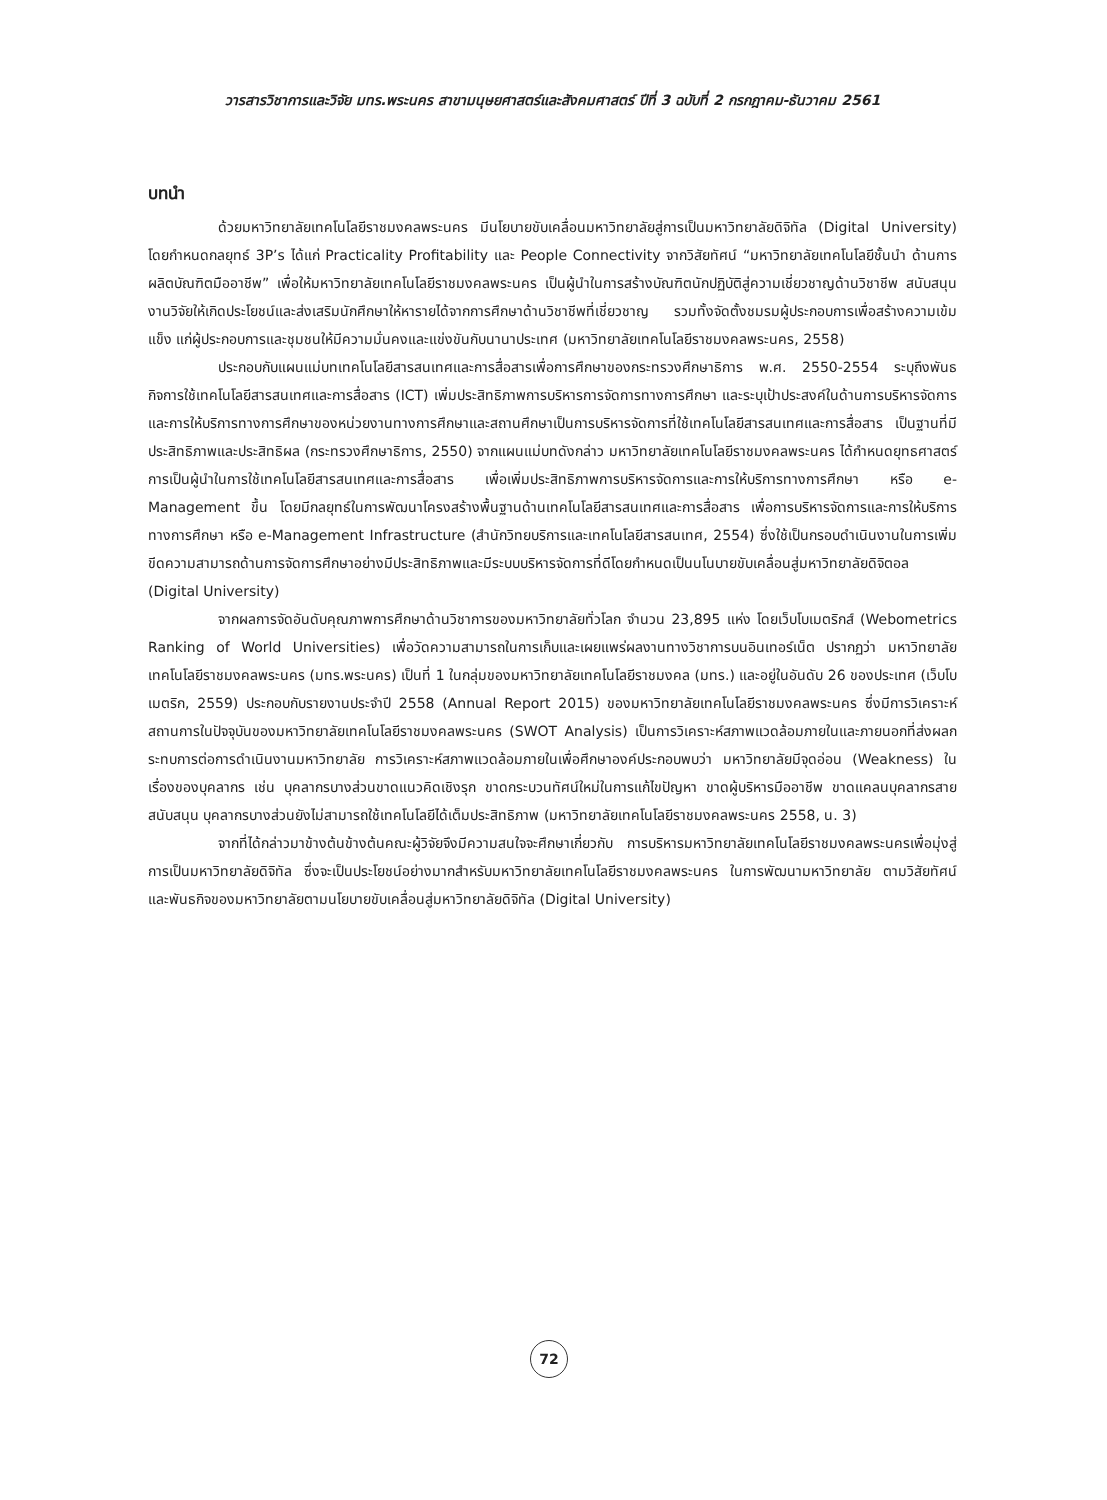วารสารวิชาการและวิจัย มทร.พระนคร สาขามนุษยศาสตร์และสังคมศาสตร์ ปีที่ 3 ฉบับที่ 2 กรกฎาคม-ธันวาคม 2561
บทนำ
ด้วยมหาวิทยาลัยเทคโนโลยีราชมงคลพระนคร มีนโยบายขับเคลื่อนมหาวิทยาลัยสู่การเป็นมหาวิทยาลัยดิจิทัล (Digital University) โดยกำหนดกลยุทธ์ 3P’s ได้แก่ Practicality Profitability และ People Connectivity จากวิสัยทัศน์ “มหาวิทยาลัยเทคโนโลยีชั้นนำ ด้านการผลิตบัณฑิตมืออาชีพ” เพื่อให้มหาวิทยาลัยเทคโนโลยีราชมงคลพระนคร เป็นผู้นำในการสร้างบัณฑิตนักปฏิบัติสู่ความเชี่ยวชาญด้านวิชาชีพ สนับสนุนงานวิจัยให้เกิดประโยชน์และส่งเสริมนักศึกษาให้หารายได้จากการศึกษาด้านวิชาชีพที่เชี่ยวชาญ รวมทั้งจัดตั้งชมรมผู้ประกอบการเพื่อสร้างความเข้มแข็ง แก่ผู้ประกอบการและชุมชนให้มีความมั่นคงและแข่งขันกับนานาประเทศ (มหาวิทยาลัยเทคโนโลยีราชมงคลพระนคร, 2558)
ประกอบกับแผนแม่บทเทคโนโลยีสารสนเทศและการสื่อสารเพื่อการศึกษาของกระทรวงศึกษาธิการ พ.ศ. 2550-2554 ระบุถึงพันธกิจการใช้เทคโนโลยีสารสนเทศและการสื่อสาร (ICT) เพิ่มประสิทธิภาพการบริหารการจัดการทางการศึกษา และระบุเป้าประสงค์ในด้านการบริหารจัดการและการให้บริการทางการศึกษาของหน่วยงานทางการศึกษาและสถานศึกษาเป็นการบริหารจัดการที่ใช้เทคโนโลยีสารสนเทศและการสื่อสาร เป็นฐานที่มีประสิทธิภาพและประสิทธิผล (กระทรวงศึกษาธิการ, 2550) จากแผนแม่บทดังกล่าว มหาวิทยาลัยเทคโนโลยีราชมงคลพระนคร ได้กำหนดยุทธศาสตร์การเป็นผู้นำในการใช้เทคโนโลยีสารสนเทศและการสื่อสาร เพื่อเพิ่มประสิทธิภาพการบริหารจัดการและการให้บริการทางการศึกษา หรือ e-Management ขึ้น โดยมีกลยุทธ์ในการพัฒนาโครงสร้างพื้นฐานด้านเทคโนโลยีสารสนเทศและการสื่อสาร เพื่อการบริหารจัดการและการให้บริการทางการศึกษา หรือ e-Management Infrastructure (สำนักวิทยบริการและเทคโนโลยีสารสนเทศ, 2554) ซึ่งใช้เป็นกรอบดำเนินงานในการเพิ่มขีดความสามารถด้านการจัดการศึกษาอย่างมีประสิทธิภาพและมีระบบบริหารจัดการที่ดีโดยกำหนดเป็นนโนบายขับเคลื่อนสู่มหาวิทยาลัยดิจิตอล (Digital University)
จากผลการจัดอันดับคุณภาพการศึกษาด้านวิชาการของมหาวิทยาลัยทั่วโลก จำนวน 23,895 แห่ง โดยเว็บโบเมตริกส์ (Webometrics Ranking of World Universities) เพื่อวัดความสามารถในการเก็บและเผยแพร่ผลงานทางวิชาการบนอินเทอร์เน็ต ปรากฏว่า มหาวิทยาลัยเทคโนโลยีราชมงคลพระนคร (มทร.พระนคร) เป็นที่ 1 ในกลุ่มของมหาวิทยาลัยเทคโนโลยีราชมงคล (มทร.) และอยู่ในอันดับ 26 ของประเทศ (เว็บโบเมตริก, 2559) ประกอบกับรายงานประจำปี 2558 (Annual Report 2015) ของมหาวิทยาลัยเทคโนโลยีราชมงคลพระนคร ซึ่งมีการวิเคราะห์สถานการในปัจจุบันของมหาวิทยาลัยเทคโนโลยีราชมงคลพระนคร (SWOT Analysis) เป็นการวิเคราะห์สภาพแวดล้อมภายในและภายนอกที่ส่งผลกระทบการต่อการดำเนินงานมหาวิทยาลัย การวิเคราะห์สภาพแวดล้อมภายในเพื่อศึกษาองค์ประกอบพบว่า มหาวิทยาลัยมีจุดอ่อน (Weakness) ในเรื่องของบุคลากร เช่น บุคลากรบางส่วนขาดแนวคิดเชิงรุก ขาดกระบวนทัศน์ใหม่ในการแก้ไขปัญหา ขาดผู้บริหารมืออาชีพ ขาดแคลนบุคลากรสายสนับสนุน บุคลากรบางส่วนยังไม่สามารถใช้เทคโนโลยีได้เต็มประสิทธิภาพ (มหาวิทยาลัยเทคโนโลยีราชมงคลพระนคร 2558, น. 3)
จากที่ได้กล่าวมาข้างต้นข้างต้นคณะผู้วิจัยจึงมีความสนใจจะศึกษาเกี่ยวกับ การบริหารมหาวิทยาลัยเทคโนโลยีราชมงคลพระนครเพื่อมุ่งสู่การเป็นมหาวิทยาลัยดิจิทัล ซึ่งจะเป็นประโยชน์อย่างมากสำหรับมหาวิทยาลัยเทคโนโลยีราชมงคลพระนคร ในการพัฒนามหาวิทยาลัย ตามวิสัยทัศน์ และพันธกิจของมหาวิทยาลัยตามนโยบายขับเคลื่อนสู่มหาวิทยาลัยดิจิทัล (Digital University)
72